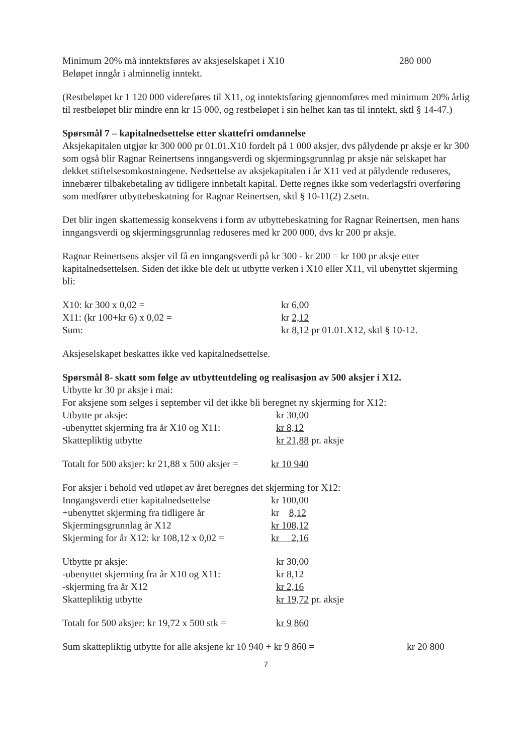| Minimum 20% må inntektsføres av aksjeselskapet i X10 | 280 000 |
| Beløpet inngår i alminnelig inntekt. | |
(Restbeløpet kr 1 120 000 videreføres til X11, og inntektsføring gjennomføres med minimum 20% årlig til restbeløpet blir mindre enn kr 15 000, og restbeløpet i sin helhet kan tas til inntekt, sktl § 14-47.)
Spørsmål 7 – kapitalnedsettelse etter skattefri omdannelse
Aksjekapitalen utgjør kr 300 000 pr 01.01.X10 fordelt på 1 000 aksjer, dvs pålydende pr aksje er kr 300 som også blir Ragnar Reinertsens inngangsverdi og skjermingsgrunnlag pr aksje når selskapet har dekket stiftelsesomkostningene. Nedsettelse av aksjekapitalen i år X11 ved at pålydende reduseres, innebærer tilbakebetaling av tidligere innbetalt kapital. Dette regnes ikke som vederlagsfri overføring som medfører utbyttebeskatning for Ragnar Reinertsen, sktl § 10-11(2) 2.setn.
Det blir ingen skattemessig konsekvens i form av utbyttebeskatning for Ragnar Reinertsen, men hans inngangsverdi og skjermingsgrunnlag reduseres med kr 200 000, dvs kr 200 pr aksje.
Ragnar Reinertsens aksjer vil få en inngangsverdi på kr 300 - kr 200 = kr 100 pr aksje etter kapitalnedsettelsen. Siden det ikke ble delt ut utbytte verken i X10 eller X11, vil ubenyttet skjerming bli:
| X10: kr 300 x 0,02 = | kr 6,00 |
| X11: (kr 100+kr 6) x 0,02 = | kr 2,12 |
| Sum: | kr 8,12 pr 01.01.X12, sktl § 10-12. |
Aksjeselskapet beskattes ikke ved kapitalnedsettelse.
Spørsmål 8- skatt som følge av utbytteutdeling og realisasjon av 500 aksjer i X12.
Utbytte kr 30 pr aksje i mai:
For aksjene som selges i september vil det ikke bli beregnet ny skjerming for X12:
| Utbytte pr aksje: | kr 30,00 |
| -ubenyttet skjerming fra år X10 og X11: | kr 8,12 |
| Skattepliktig utbytte | kr 21,88 pr. aksje |
| Totalt for 500 aksjer: kr 21,88 x 500 aksjer = | kr 10 940 |
For aksjer i behold ved utløpet av året beregnes det skjerming for X12:
| Inngangsverdi etter kapitalnedsettelse | kr 100,00 |
| +ubenyttet skjerming fra tidligere år | kr 8,12 |
| Skjermingsgrunnlag år X12 | kr 108,12 |
| Skjerming for år X12: kr 108,12 x 0,02 = | kr 2,16 |
| Utbytte pr aksje: | kr 30,00 |
| -ubenyttet skjerming fra år X10 og X11: | kr 8,12 |
| -skjerming fra år X12 | kr 2,16 |
| Skattepliktig utbytte | kr 19,72 pr. aksje |
| Totalt for 500 aksjer: kr 19,72 x 500 stk = | kr 9 860 |
| Sum skattepliktig utbytte for alle aksjene kr 10 940 + kr 9 860 = | kr 20 800 |
7